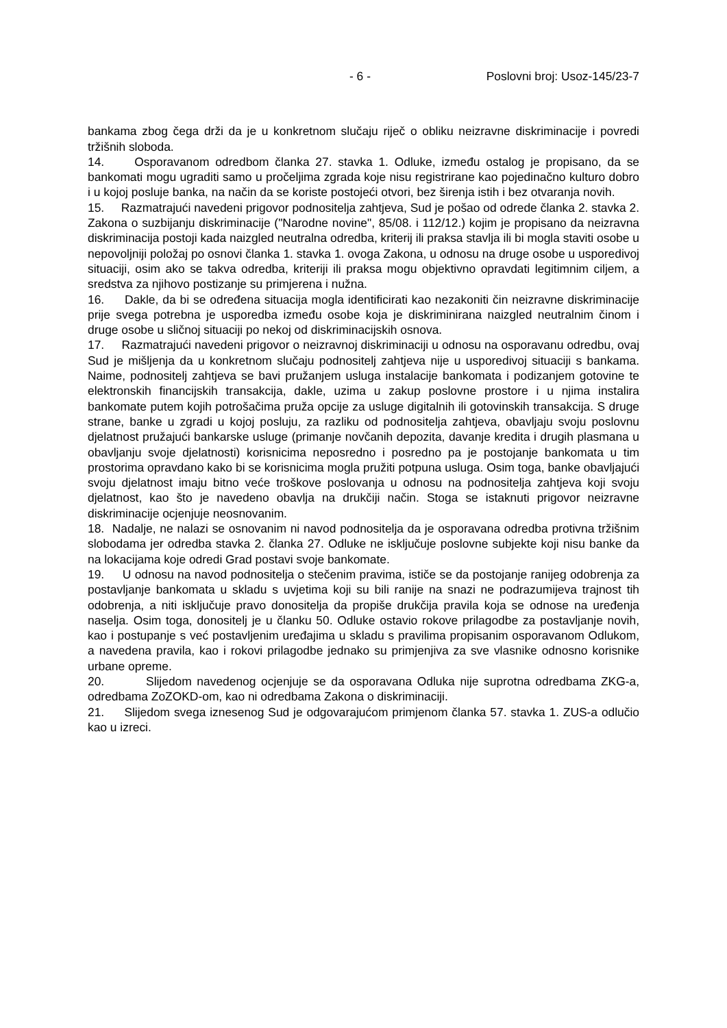- 6 - Poslovni broj: Usoz-145/23-7
bankama zbog čega drži da je u konkretnom slučaju riječ o obliku neizravne diskriminacije i povredi tržišnih sloboda.
14. Osporavanom odredbom članka 27. stavka 1. Odluke, između ostalog je propisano, da se bankomati mogu ugraditi samo u pročeljima zgrada koje nisu registrirane kao pojedinačno kulturo dobro i u kojoj posluje banka, na način da se koriste postojeći otvori, bez širenja istih i bez otvaranja novih.
15. Razmatrajući navedeni prigovor podnositelja zahtjeva, Sud je pošao od odrede članka 2. stavka 2. Zakona o suzbijanju diskriminacije ("Narodne novine", 85/08. i 112/12.) kojim je propisano da neizravna diskriminacija postoji kada naizgled neutralna odredba, kriterij ili praksa stavlja ili bi mogla staviti osobe u nepovoljniji položaj po osnovi članka 1. stavka 1. ovoga Zakona, u odnosu na druge osobe u usporedivoj situaciji, osim ako se takva odredba, kriteriji ili praksa mogu objektivno opravdati legitimnim ciljem, a sredstva za njihovo postizanje su primjerena i nužna.
16. Dakle, da bi se određena situacija mogla identificirati kao nezakoniti čin neizravne diskriminacije prije svega potrebna je usporedba između osobe koja je diskriminirana naizgled neutralnim činom i druge osobe u sličnoj situaciji po nekoj od diskriminacijskih osnova.
17. Razmatrajući navedeni prigovor o neizravnoj diskriminaciji u odnosu na osporavanu odredbu, ovaj Sud je mišljenja da u konkretnom slučaju podnositelj zahtjeva nije u usporedivoj situaciji s bankama. Naime, podnositelj zahtjeva se bavi pružanjem usluga instalacije bankomata i podizanjem gotovine te elektronskih financijskih transakcija, dakle, uzima u zakup poslovne prostore i u njima instalira bankomate putem kojih potrošačima pruža opcije za usluge digitalnih ili gotovinskih transakcija. S druge strane, banke u zgradi u kojoj posluju, za razliku od podnositelja zahtjeva, obavljaju svoju poslovnu djelatnost pružajući bankarske usluge (primanje novčanih depozita, davanje kredita i drugih plasmana u obavljanju svoje djelatnosti) korisnicima neposredno i posredno pa je postojanje bankomata u tim prostorima opravdano kako bi se korisnicima mogla pružiti potpuna usluga. Osim toga, banke obavljajući svoju djelatnost imaju bitno veće troškove poslovanja u odnosu na podnositelja zahtjeva koji svoju djelatnost, kao što je navedeno obavlja na drukčiji način. Stoga se istaknuti prigovor neizravne diskriminacije ocjenjuje neosnovanim.
18. Nadalje, ne nalazi se osnovanim ni navod podnositelja da je osporavana odredba protivna tržišnim slobodama jer odredba stavka 2. članka 27. Odluke ne isključuje poslovne subjekte koji nisu banke da na lokacijama koje odredi Grad postavi svoje bankomate.
19. U odnosu na navod podnositelja o stečenim pravima, ističe se da postojanje ranijeg odobrenja za postavljanje bankomata u skladu s uvjetima koji su bili ranije na snazi ne podrazumijeva trajnost tih odobrenja, a niti isključuje pravo donositelja da propiše drukčija pravila koja se odnose na uređenja naselja. Osim toga, donositelj je u članku 50. Odluke ostavio rokove prilagodbe za postavljanje novih, kao i postupanje s već postavljenim uređajima u skladu s pravilima propisanim osporavanom Odlukom, a navedena pravila, kao i rokovi prilagodbe jednako su primjenjiva za sve vlasnike odnosno korisnike urbane opreme.
20. Slijedom navedenog ocjenjuje se da osporavana Odluka nije suprotna odredbama ZKG-a, odredbama ZoZOKD-om, kao ni odredbama Zakona o diskriminaciji.
21. Slijedom svega iznesenog Sud je odgovarajućom primjenom članka 57. stavka 1. ZUS-a odlučio kao u izreci.